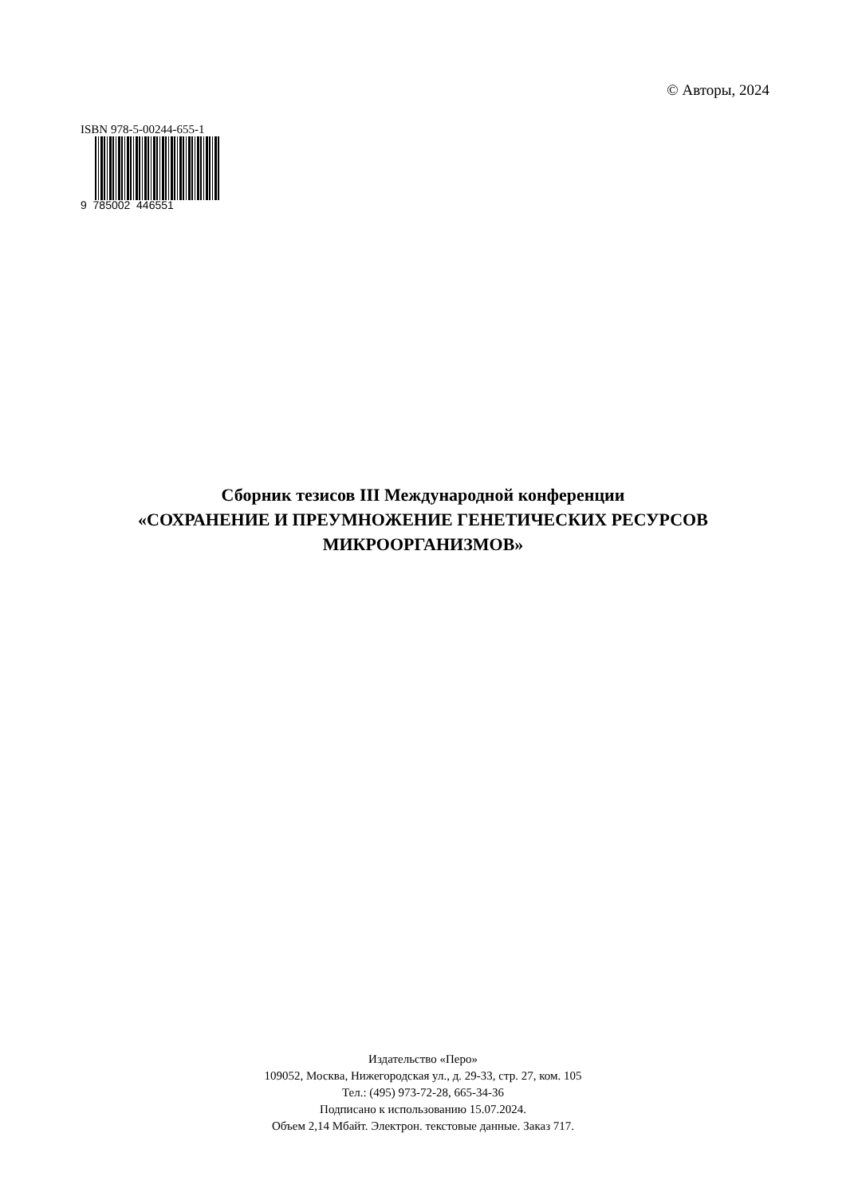© Авторы, 2024
ISBN 978-5-00244-655-1
9 785002 446551
Сборник тезисов III Международной конференции
«СОХРАНЕНИЕ И ПРЕУМНОЖЕНИЕ ГЕНЕТИЧЕСКИХ РЕСУРСОВ
МИКРООРГАНИЗМОВ»
Издательство «Перо»
109052, Москва, Нижегородская ул., д. 29-33, стр. 27, ком. 105
Тел.: (495) 973-72-28, 665-34-36
Подписано к использованию 15.07.2024.
Объем 2,14 Мбайт. Электрон. текстовые данные. Заказ 717.